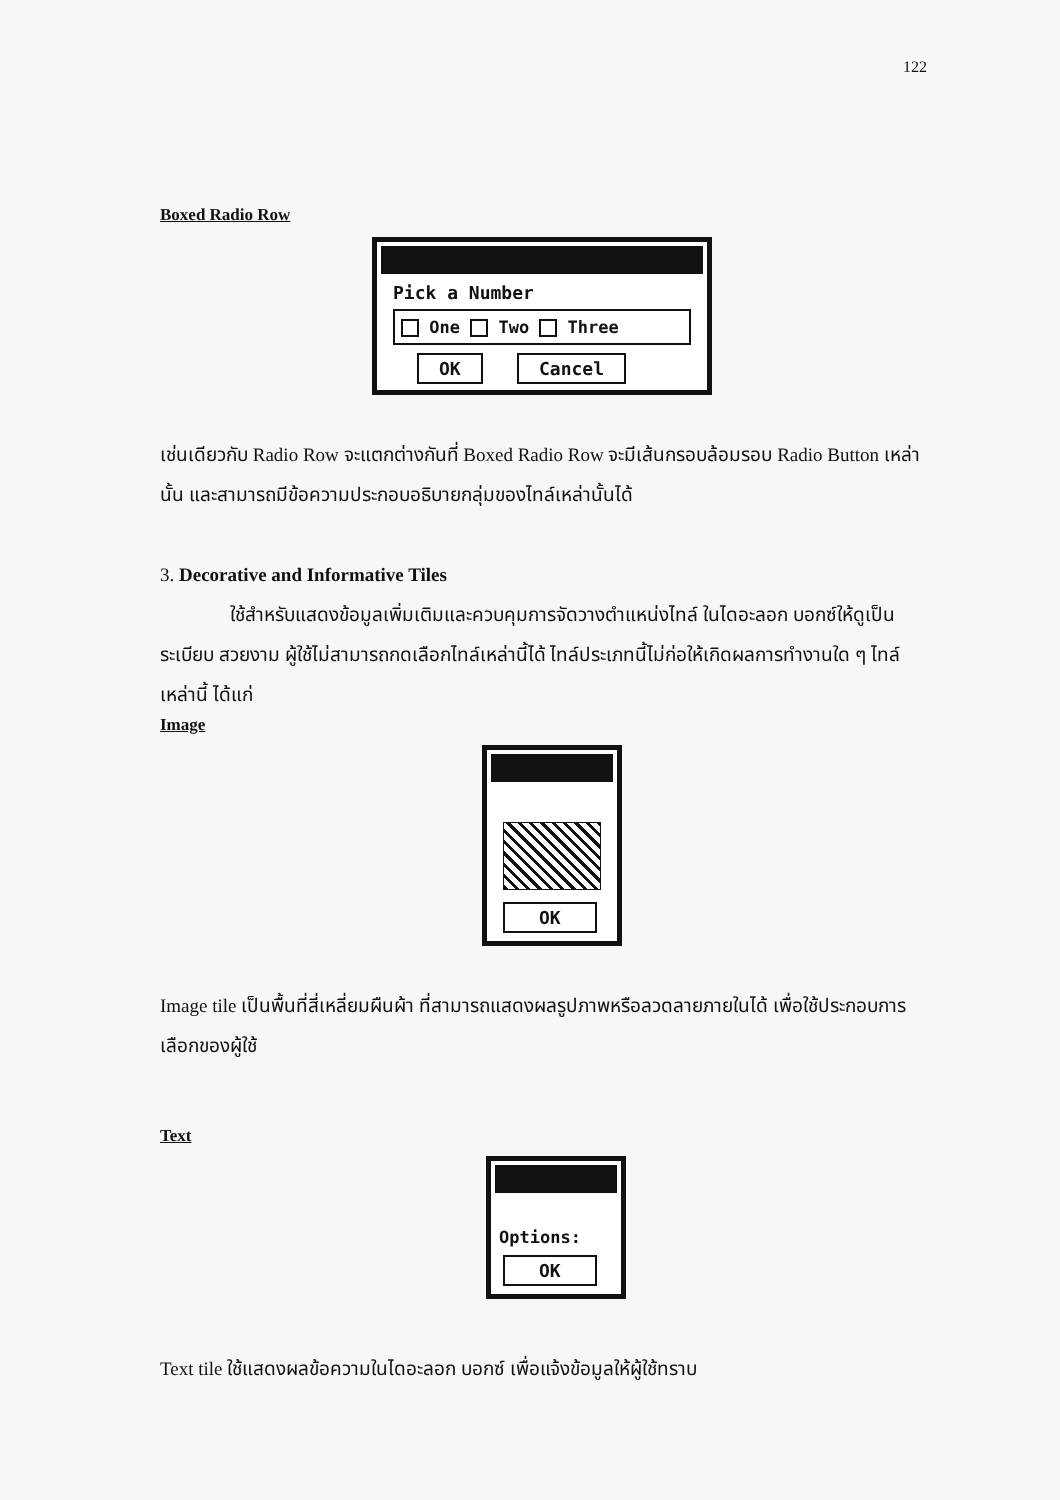122
Boxed Radio Row
Pick a Number
One Two Three
OK Cancel
เช่นเดียวกับ Radio Row จะแตกต่างกันที่ Boxed Radio Row จะมีเส้นกรอบล้อมรอบ Radio Button เหล่านั้น และสามารถมีข้อความประกอบอธิบายกลุ่มของไทล์เหล่านั้นได้
3. Decorative and Informative Tiles
ใช้สำหรับแสดงข้อมูลเพิ่มเติมและควบคุมการจัดวางตำแหน่งไทล์ ในไดอะลอก บอกซ์ให้ดูเป็นระเบียบ สวยงาม ผู้ใช้ไม่สามารถกดเลือกไทล์เหล่านี้ได้ ไทล์ประเภทนี้ไม่ก่อให้เกิดผลการทำงานใด ๆ ไทล์เหล่านี้ ได้แก่
Image
OK
Image tile เป็นพื้นที่สี่เหลี่ยมผืนผ้า ที่สามารถแสดงผลรูปภาพหรือลวดลายภายในได้ เพื่อใช้ประกอบการเลือกของผู้ใช้
Text
Options:
OK
Text tile ใช้แสดงผลข้อความในไดอะลอก บอกซ์ เพื่อแจ้งข้อมูลให้ผู้ใช้ทราบ